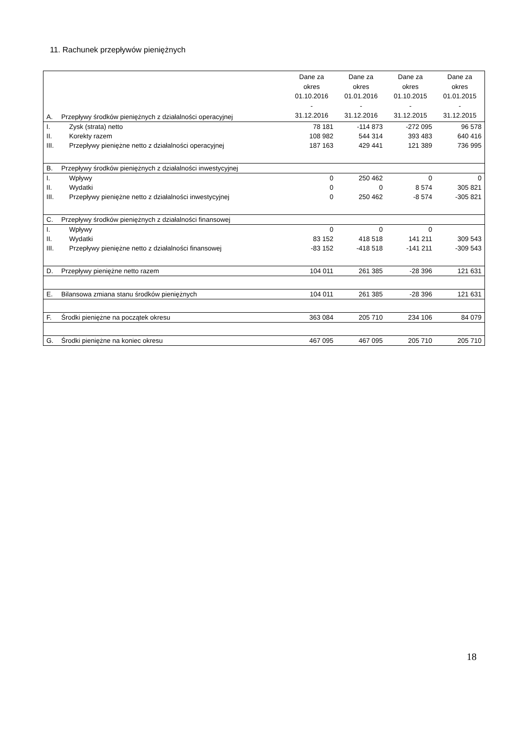11. Rachunek przepływów pieniężnych
| A. | Przepływy środków pieniężnych z działalności operacyjnej | Dane za okres 01.10.2016 - 31.12.2016 | Dane za okres 01.01.2016 - 31.12.2016 | Dane za okres 01.10.2015 - 31.12.2015 | Dane za okres 01.01.2015 - 31.12.2015 |
| I. | Zysk (strata) netto | 78 181 | -114 873 | -272 095 | 96 578 |
| II. | Korekty razem | 108 982 | 544 314 | 393 483 | 640 416 |
| III. | Przepływy pieniężne netto z działalności operacyjnej | 187 163 | 429 441 | 121 389 | 736 995 |
| B. | Przepływy środków pieniężnych z działalności inwestycyjnej | | | | |
| I. | Wpływy | 0 | 250 462 | 0 | 0 |
| II. | Wydatki | 0 | 0 | 8 574 | 305 821 |
| III. | Przepływy pieniężne netto z działalności inwestycyjnej | 0 | 250 462 | -8 574 | -305 821 |
| C. | Przepływy środków pieniężnych z działalności finansowej | | | | |
| I. | Wpływy | 0 | 0 | 0 | |
| II. | Wydatki | 83 152 | 418 518 | 141 211 | 309 543 |
| III. | Przepływy pieniężne netto z działalności finansowej | -83 152 | -418 518 | -141 211 | -309 543 |
| D. | Przepływy pieniężne netto razem | 104 011 | 261 385 | -28 396 | 121 631 |
| E. | Bilansowa zmiana stanu środków pieniężnych | 104 011 | 261 385 | -28 396 | 121 631 |
| F. | Środki pieniężne na początek okresu | 363 084 | 205 710 | 234 106 | 84 079 |
| G. | Środki pieniężne na koniec okresu | 467 095 | 467 095 | 205 710 | 205 710 |
18